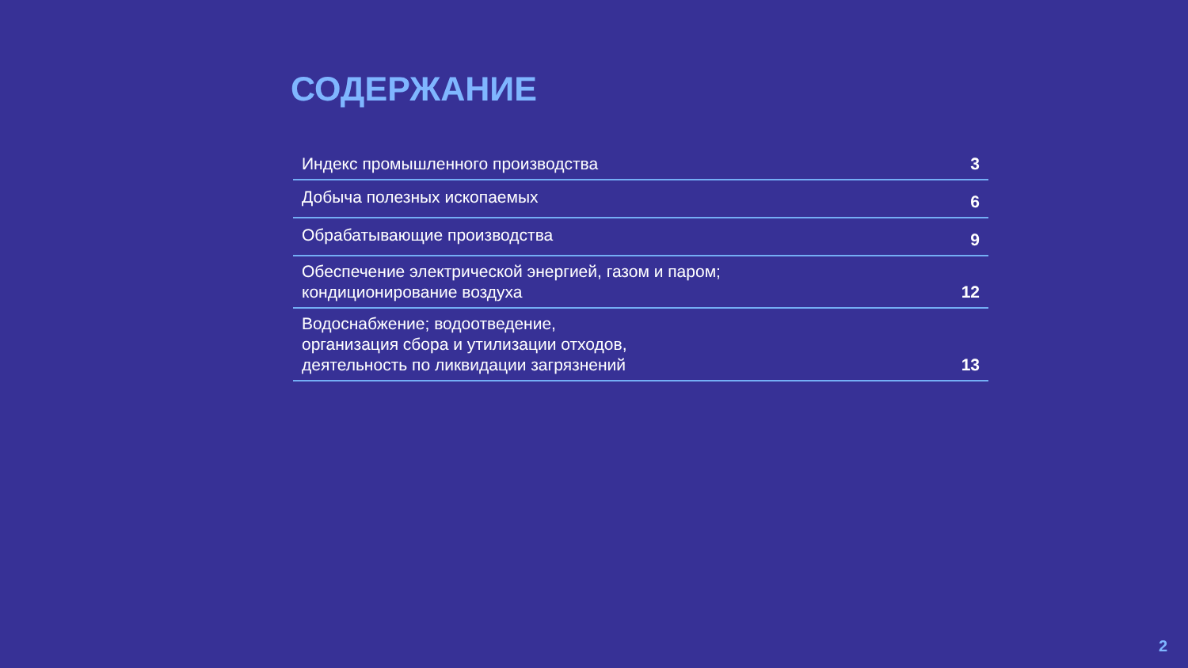СОДЕРЖАНИЕ
Индекс промышленного производства 3
Добыча полезных ископаемых 6
Обрабатывающие производства 9
Обеспечение электрической энергией, газом и паром;
кондиционирование воздуха 12
Водоснабжение; водоотведение,
организация сбора и утилизации отходов,
деятельность по ликвидации загрязнений 13
2